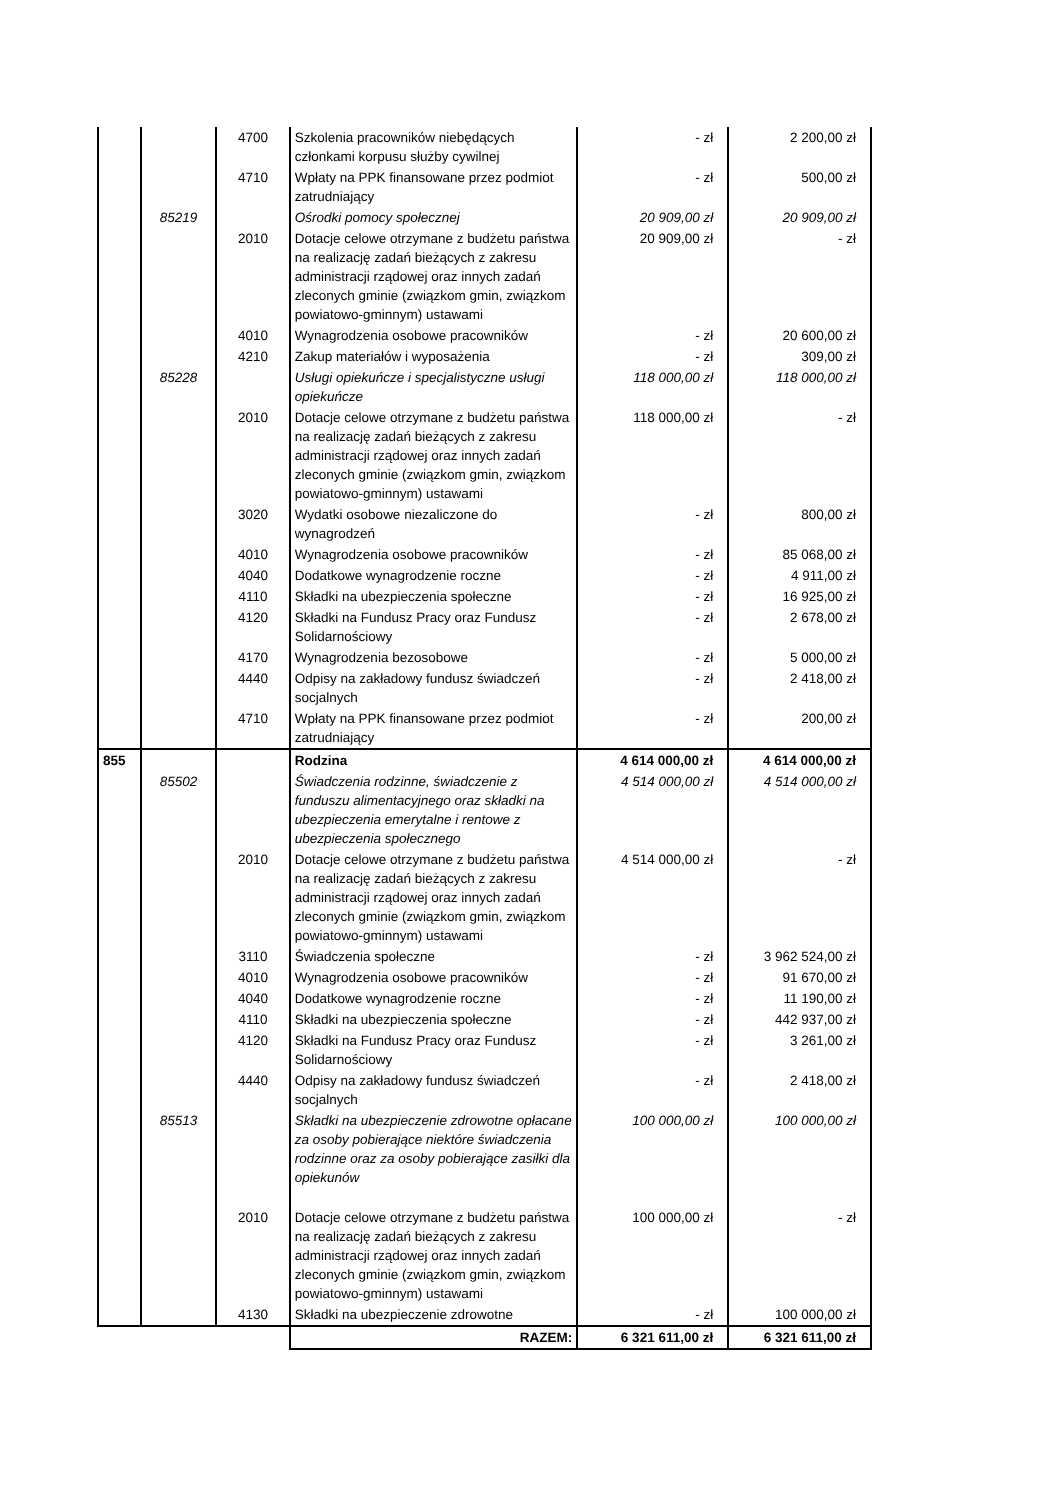| | | 4700 | Szkolenia pracowników niebędących członkami korpusu służby cywilnej | - zł | 2 200,00 zł |
| | | 4710 | Wpłaty na PPK finansowane przez podmiot zatrudniający | - zł | 500,00 zł |
| | 85219 | | Ośrodki pomocy społecznej | 20 909,00 zł | 20 909,00 zł |
| | | 2010 | Dotacje celowe otrzymane z budżetu państwa na realizację zadań bieżących z zakresu administracji rządowej oraz innych zadań zleconych gminie (związkom gmin, związkom powiatowo-gminnym) ustawami | 20 909,00 zł | - zł |
| | | 4010 | Wynagrodzenia osobowe pracowników | - zł | 20 600,00 zł |
| | | 4210 | Zakup materiałów i wyposażenia | - zł | 309,00 zł |
| | 85228 | | Usługi opiekuńcze i specjalistyczne usługi opiekuńcze | 118 000,00 zł | 118 000,00 zł |
| | | 2010 | Dotacje celowe otrzymane z budżetu państwa na realizację zadań bieżących z zakresu administracji rządowej oraz innych zadań zleconych gminie (związkom gmin, związkom powiatowo-gminnym) ustawami | 118 000,00 zł | - zł |
| | | 3020 | Wydatki osobowe niezaliczone do wynagrodzeń | - zł | 800,00 zł |
| | | 4010 | Wynagrodzenia osobowe pracowników | - zł | 85 068,00 zł |
| | | 4040 | Dodatkowe wynagrodzenie roczne | - zł | 4 911,00 zł |
| | | 4110 | Składki na ubezpieczenia społeczne | - zł | 16 925,00 zł |
| | | 4120 | Składki na Fundusz Pracy oraz Fundusz Solidarnościowy | - zł | 2 678,00 zł |
| | | 4170 | Wynagrodzenia bezosobowe | - zł | 5 000,00 zł |
| | | 4440 | Odpisy na zakładowy fundusz świadczeń socjalnych | - zł | 2 418,00 zł |
| | | 4710 | Wpłaty na PPK finansowane przez podmiot zatrudniający | - zł | 200,00 zł |
| 855 | | | Rodzina | 4 614 000,00 zł | 4 614 000,00 zł |
| | 85502 | | Świadczenia rodzinne, świadczenie z funduszu alimentacyjnego oraz składki na ubezpieczenia emerytalne i rentowe z ubezpieczenia społecznego | 4 514 000,00 zł | 4 514 000,00 zł |
| | | 2010 | Dotacje celowe otrzymane z budżetu państwa na realizację zadań bieżących z zakresu administracji rządowej oraz innych zadań zleconych gminie (związkom gmin, związkom powiatowo-gminnym) ustawami | 4 514 000,00 zł | - zł |
| | | 3110 | Świadczenia społeczne | - zł | 3 962 524,00 zł |
| | | 4010 | Wynagrodzenia osobowe pracowników | - zł | 91 670,00 zł |
| | | 4040 | Dodatkowe wynagrodzenie roczne | - zł | 11 190,00 zł |
| | | 4110 | Składki na ubezpieczenia społeczne | - zł | 442 937,00 zł |
| | | 4120 | Składki na Fundusz Pracy oraz Fundusz Solidarnościowy | - zł | 3 261,00 zł |
| | | 4440 | Odpisy na zakładowy fundusz świadczeń socjalnych | - zł | 2 418,00 zł |
| | 85513 | | Składki na ubezpieczenie zdrowotne opłacane za osoby pobierające niektóre świadczenia rodzinne oraz za osoby pobierające zasiłki dla opiekunów | 100 000,00 zł | 100 000,00 zł |
| | | 2010 | Dotacje celowe otrzymane z budżetu państwa na realizację zadań bieżących z zakresu administracji rządowej oraz innych zadań zleconych gminie (związkom gmin, związkom powiatowo-gminnym) ustawami | 100 000,00 zł | - zł |
| | | 4130 | Składki na ubezpieczenie zdrowotne | - zł | 100 000,00 zł |
| | | | RAZEM: | 6 321 611,00 zł | 6 321 611,00 zł |